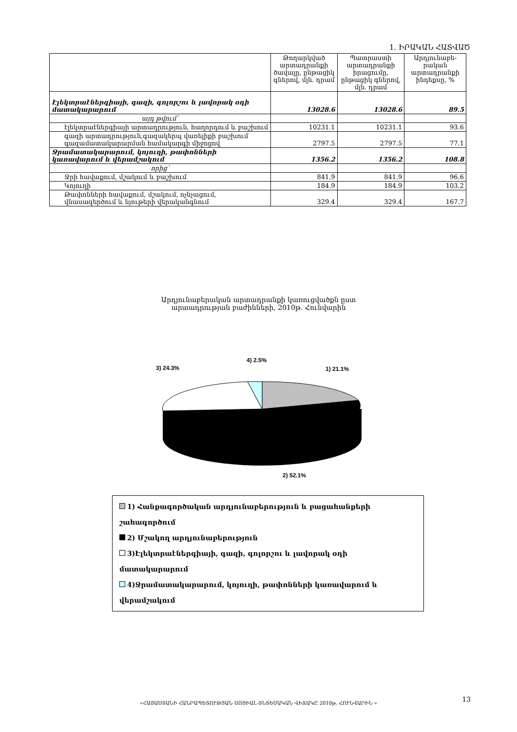1. ԻՐԱԿԱՆ ՀԱՏՎԱԾ
| | Թողարկված արտադրանքի ծավալը, ընթացիկ գներով, մլն. դրամ | Պատրաստի արտադրանքի իրացումը, ընթացիկ գներով, մլն. դրամ | Արդյունաբե-րական արտադրանքի ինդեքսը, % |
| --- | --- | --- | --- |
| Էլեկտրաէներգիայի, գազի, գոլորշու և լավորակ օդի մատակարարում | 13028.6 | 13028.6 | 89.5 |
| այդ թվում՝ | | | |
| էլեկտրաէներգիայի արտադրություն, հաղորդում և բաշխում | 10231.1 | 10231.1 | 93.6 |
| գազի արտադրություն,գազակերպ վառելիքի բաշխում գազամատակարարման համակարգի միջոցով | 2797.5 | 2797.5 | 77.1 |
| Ջրամատակարարում, կոյուղի, թափոնների կառավարում և վերամշակում | 1356.2 | 1356.2 | 108.8 |
| որից՝ | | | |
| Ջրի հավաքում, մշակում և բաշխում | 841.9 | 841.9 | 96.6 |
| Կոյուղի | 184.9 | 184.9 | 103.2 |
| Թափոնների հավաքում, մշակում, ոչնչացում, վնասազերծում և նյութերի վերականգնում | 329.4 | 329.4 | 167.7 |
Արդյունաբերական արտադրանքի կառուցվածքն ըստ
արտադրության բաժինների, 2010թ. Հունվարին
1) 21.1%
2) 52.1%
3) 24.3%
4) 2.5%
1) Հանքագործական արդյունաբերություն և բացահանքերի շահագործում
2) Մշակող արդյունաբերություն
3)Էլեկտրաէներգիայի, գազի, գոլորշու և լավորակ օդի մատակարարում
4)Ջրամատակարարում, կոյուղի, թափոնների կառավարում և վերամշակում
«ՀԱՅԱՍՏԱՆԻ ՀԱՆՐԱՊԵՏՈՒԹՅԱՆ ՍՈՑԻԱԼ-ՏՆՏԵՍԱԿԱՆ ՎԻՃԱԿԸ 2010թ. ՀՈՒՆՎԱՐԻՆ » 13